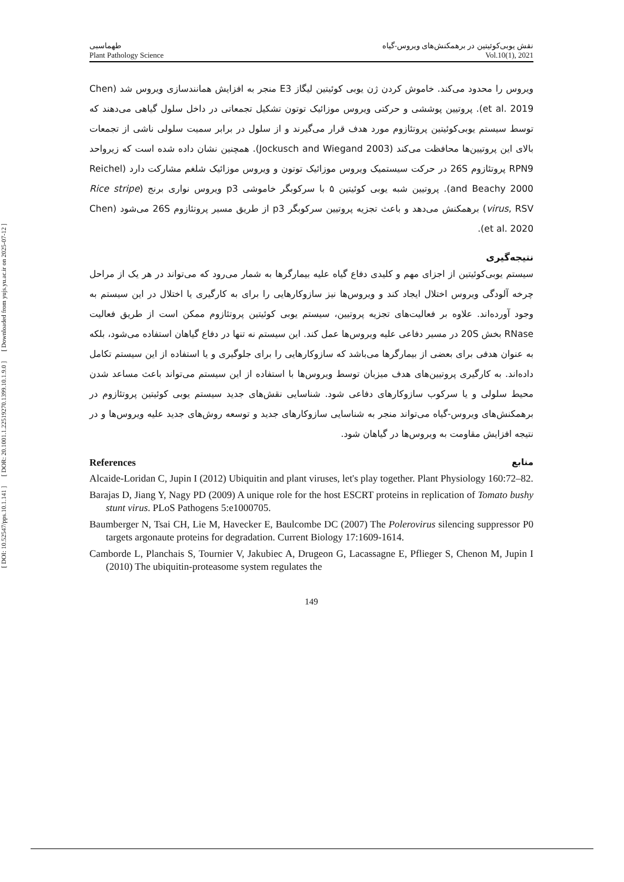[ DOI: 10.52547/pps.10.1.141 ] [ DOR: 20.1001.1.22519270.1399.10.1.9.0 ] [ Downloaded from yujs.yu.ac.ir on 2025-07-12 ]
طهماسبی
Plant Pathology Science
نقش یوبی‌کوئیتین در برهمکنش‌های ویروس-گیاه
Vol.10(1), 2021
ویروس را محدود می‌کند. خاموش کردن ژن یوبی کوئیتین لیگاز E3 منجر به افزایش همانندسازی ویروس شد (Chen et al. 2019). پروتیین پوششی و حرکتی ویروس موزائیک توتون تشکیل تجمعاتی در داخل سلول گیاهی می‌دهند که توسط سیستم یوبی‌کوئیتین پروتئازوم مورد هدف قرار می‌گیرند و از سلول در برابر سمیت سلولی ناشی از تجمعات بالای این پروتیین‌ها محافظت می‌کند (Jockusch and Wiegand 2003). همچنین نشان داده شده است که زیرواحد RPN9 پروتئازوم 26S در حرکت سیستمیک ویروس موزائیک توتون و ویروس موزائیک شلغم مشارکت دارد (Reichel and Beachy 2000). پروتیین شبه یوبی کوئیتین ۵ با سرکوبگر خاموشی p3 ویروس نواری برنج (Rice stripe virus, RSV) برهمکنش می‌دهد و باعث تجزیه پروتیین سرکوبگر p3 از طریق مسیر پروتئازوم 26S می‌شود (Chen et al. 2020).
نتیجه‌گیری
سیستم یوبی‌کوئیتین از اجزای مهم و کلیدی دفاع گیاه علیه بیمارگرها به شمار می‌رود که می‌تواند در هر یک از مراحل چرخه آلودگی ویروس اختلال ایجاد کند و ویروس‌ها نیز سازوکارهایی را برای به کارگیری یا اختلال در این سیستم به وجود آورده‌اند. علاوه بر فعالیت‌های تجزیه پروتیین، سیستم یوبی کوئیتین پروتئازوم ممکن است از طریق فعالیت RNase بخش 20S در مسیر دفاعی علیه ویروس‌ها عمل کند. این سیستم نه تنها در دفاع گیاهان استفاده می‌شود، بلکه به عنوان هدفی برای بعضی از بیمارگرها می‌باشد که سازوکارهایی را برای جلوگیری و یا استفاده از این سیستم تکامل داده‌اند. به کارگیری پروتیین‌های هدف میزبان توسط ویروس‌ها با استفاده از این سیستم می‌تواند باعث مساعد شدن محیط سلولی و یا سرکوب سازوکارهای دفاعی شود. شناسایی نقش‌های جدید سیستم یوبی کوئیتین پروتئازوم در برهمکنش‌های ویروس-گیاه می‌تواند منجر به شناسایی سازوکارهای جدید و توسعه روش‌های جدید علیه ویروس‌ها و در نتیجه افزایش مقاومت به ویروس‌ها در گیاهان شود.
References منابع
Alcaide-Loridan C, Jupin I (2012) Ubiquitin and plant viruses, let's play together. Plant Physiology 160:72–82.
Barajas D, Jiang Y, Nagy PD (2009) A unique role for the host ESCRT proteins in replication of Tomato bushy stunt virus. PLoS Pathogens 5:e1000705.
Baumberger N, Tsai CH, Lie M, Havecker E, Baulcombe DC (2007) The Polerovirus silencing suppressor P0 targets argonaute proteins for degradation. Current Biology 17:1609-1614.
Camborde L, Planchais S, Tournier V, Jakubiec A, Drugeon G, Lacassagne E, Pflieger S, Chenon M, Jupin I (2010) The ubiquitin-proteasome system regulates the
149